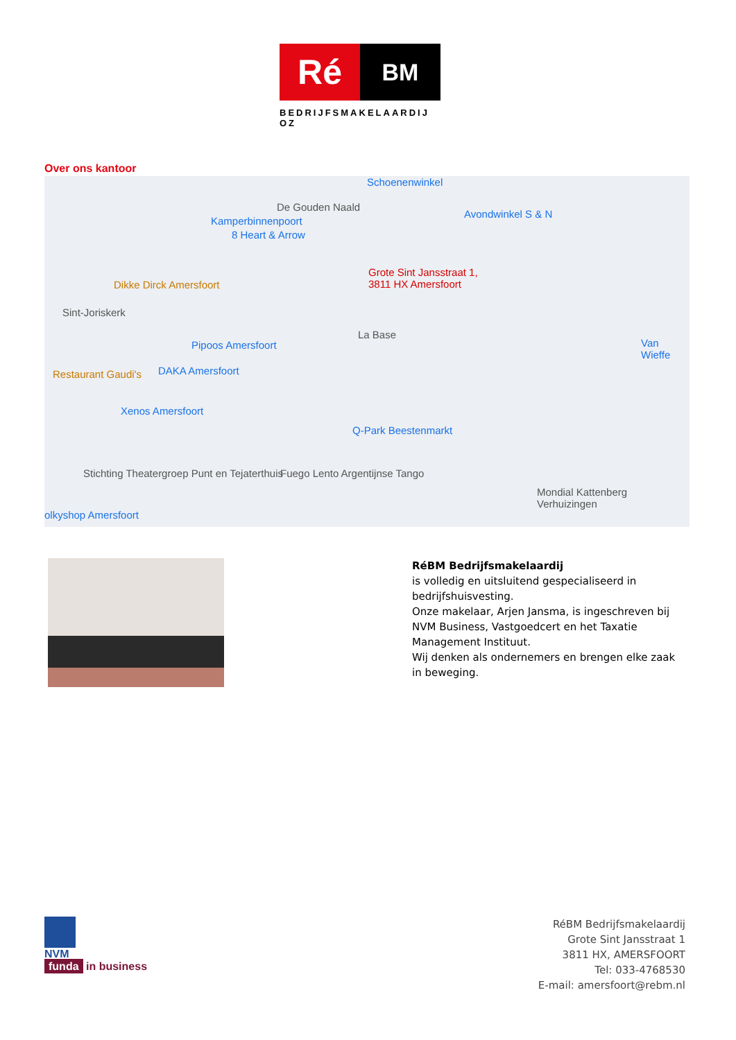Ré
BM
BEDRIJFSMAKELAARDIJ OZ
Over ons kantoor
De Gouden Naald
Kamperbinnenpoort
8 Heart & Arrow
Schoenenwinkel
Avondwinkel S & N
Dikke Dirck Amersfoort
Grote Sint Jansstraat 1,
3811 HX Amersfoort
Sint-Joriskerk
Pipoos Amersfoort
La Base
Restaurant Gaudi's DAKA Amersfoort
Xenos Amersfoort
Q-Park Beestenmarkt
Van Wieffe
Stichting Theatergroep Punt en Tejaterthuis Fuego Lento Argentijnse Tango
Mondial Kattenberg Verhuizingen
olkyshop Amersfoort
RéBM Bedrijfsmakelaardij
is volledig en uitsluitend gespecialiseerd in bedrijfshuisvesting.
Onze makelaar, Arjen Jansma, is ingeschreven bij NVM Business, Vastgoedcert en het Taxatie Management Instituut.
Wij denken als ondernemers en brengen elke zaak in beweging.
NVM
funda in business
RéBM Bedrijfsmakelaardij
Grote Sint Jansstraat 1
3811 HX, AMERSFOORT
Tel: 033-4768530
E-mail: amersfoort@rebm.nl